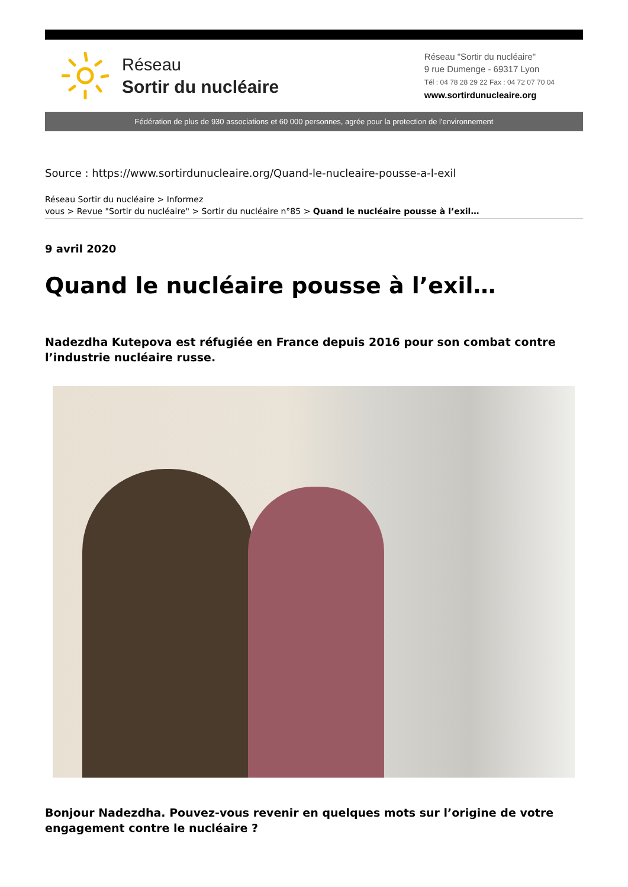Réseau
Sortir du nucléaire
Réseau "Sortir du nucléaire"
9 rue Dumenge - 69317 Lyon
Tél : 04 78 28 29 22 Fax : 04 72 07 70 04
www.sortirdunucleaire.org
Fédération de plus de 930 associations et 60 000 personnes, agrée pour la protection de l'environnement
Source : https://www.sortirdunucleaire.org/Quand-le-nucleaire-pousse-a-l-exil
Réseau Sortir du nucléaire > Informez
vous > Revue "Sortir du nucléaire" > Sortir du nucléaire n°85 > Quand le nucléaire pousse à l’exil…
9 avril 2020
Quand le nucléaire pousse à l’exil…
Nadezdha Kutepova est réfugiée en France depuis 2016 pour son combat contre l’industrie nucléaire russe.
Bonjour Nadezdha. Pouvez-vous revenir en quelques mots sur l’origine de votre engagement contre le nucléaire ?